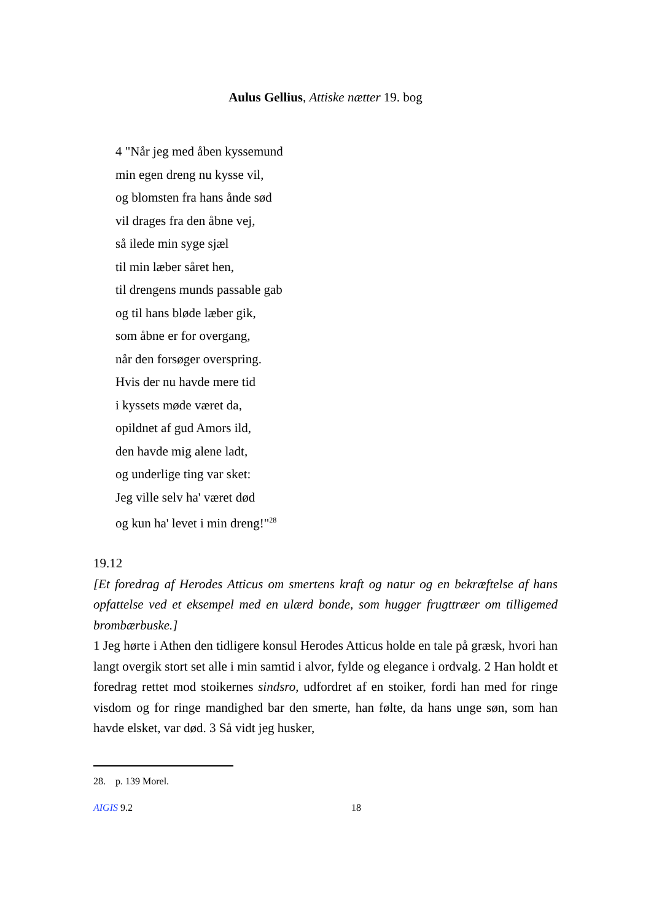Aulus Gellius, Attiske nætter 19. bog
4 "Når jeg med åben kyssemund
min egen dreng nu kysse vil,
og blomsten fra hans ånde sød
vil drages fra den åbne vej,
så ilede min syge sjæl
til min læber såret hen,
til drengens munds passable gab
og til hans bløde læber gik,
som åbne er for overgang,
når den forsøger overspring.
Hvis der nu havde mere tid
i kyssets møde været da,
opildnet af gud Amors ild,
den havde mig alene ladt,
og underlige ting var sket:
Jeg ville selv ha' været død
og kun ha' levet i min dreng!"<sup>28</sup>
19.12
[Et foredrag af Herodes Atticus om smertens kraft og natur og en bekræftelse af hans opfattelse ved et eksempel med en ulærd bonde, som hugger frugttræer om tilligemed brombærbuske.]
1 Jeg hørte i Athen den tidligere konsul Herodes Atticus holde en tale på græsk, hvori han langt overgik stort set alle i min samtid i alvor, fylde og elegance i ordvalg. 2 Han holdt et foredrag rettet mod stoikernes sindsro, udfordret af en stoiker, fordi han med for ringe visdom og for ringe mandighed bar den smerte, han følte, da hans unge søn, som han havde elsket, var død. 3 Så vidt jeg husker,
28. p. 139 Morel.
AIGIS 9.2 18